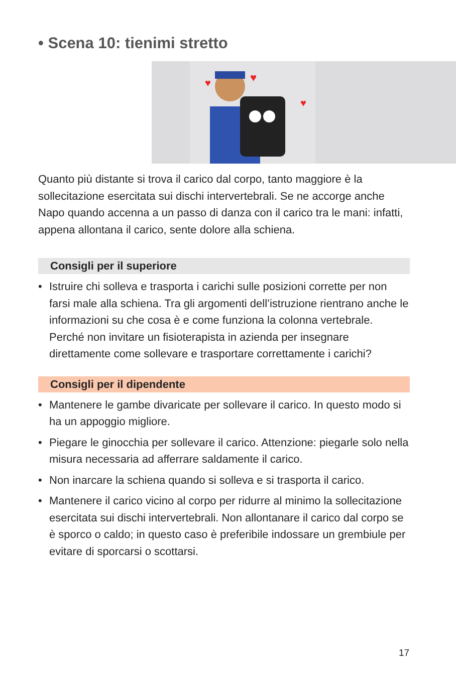• Scena 10: tienimi stretto
♥
♥
♥
Quanto più distante si trova il carico dal corpo, tanto maggiore è la sollecitazione esercitata sui dischi intervertebrali. Se ne accorge anche Napo quando accenna a un passo di danza con il carico tra le mani: infatti, appena allontana il carico, sente dolore alla schiena.
Consigli per il superiore
• Istruire chi solleva e trasporta i carichi sulle posizioni corrette per non farsi male alla schiena. Tra gli argomenti dell’istruzione rientrano anche le informazioni su che cosa è e come funziona la colonna vertebrale. Perché non invitare un fisioterapista in azienda per insegnare direttamente come sollevare e trasportare correttamente i carichi?
Consigli per il dipendente
• Mantenere le gambe divaricate per sollevare il carico. In questo modo si ha un appoggio migliore.
• Piegare le ginocchia per sollevare il carico. Attenzione: piegarle solo nella misura necessaria ad afferrare saldamente il carico.
• Non inarcare la schiena quando si solleva e si trasporta il carico.
• Mantenere il carico vicino al corpo per ridurre al minimo la sollecitazione esercitata sui dischi intervertebrali. Non allontanare il carico dal corpo se è sporco o caldo; in questo caso è preferibile indossare un grembiule per evitare di sporcarsi o scottarsi.
17